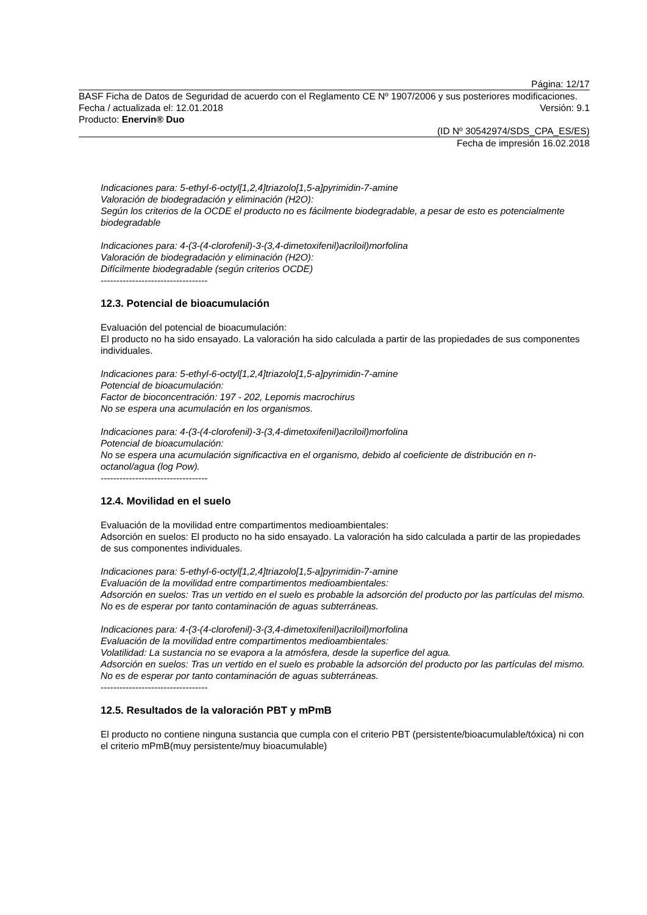Página: 12/17
BASF Ficha de Datos de Seguridad de acuerdo con el Reglamento CE Nº 1907/2006 y sus posteriores modificaciones.
Fecha / actualizada el: 12.01.2018 Versión: 9.1
Producto: Enervin® Duo
(ID Nº 30542974/SDS_CPA_ES/ES)
Fecha de impresión 16.02.2018
Indicaciones para: 5-ethyl-6-octyl[1,2,4]triazolo[1,5-a]pyrimidin-7-amine
Valoración de biodegradación y eliminación (H2O):
Según los criterios de la OCDE el producto no es fácilmente biodegradable, a pesar de esto es potencialmente biodegradable
Indicaciones para: 4-(3-(4-clorofenil)-3-(3,4-dimetoxifenil)acriloil)morfolina
Valoración de biodegradación y eliminación (H2O):
Difícilmente biodegradable (según criterios OCDE)
----------------------------------
12.3. Potencial de bioacumulación
Evaluación del potencial de bioacumulación:
El producto no ha sido ensayado. La valoración ha sido calculada a partir de las propiedades de sus componentes individuales.
Indicaciones para: 5-ethyl-6-octyl[1,2,4]triazolo[1,5-a]pyrimidin-7-amine
Potencial de bioacumulación:
Factor de bioconcentración: 197 - 202, Lepomis macrochirus
No se espera una acumulación en los organismos.
Indicaciones para: 4-(3-(4-clorofenil)-3-(3,4-dimetoxifenil)acriloil)morfolina
Potencial de bioacumulación:
No se espera una acumulación significactiva en el organismo, debido al coeficiente de distribución en n-octanol/agua (log Pow).
----------------------------------
12.4. Movilidad en el suelo
Evaluación de la movilidad entre compartimentos medioambientales:
Adsorción en suelos: El producto no ha sido ensayado. La valoración ha sido calculada a partir de las propiedades de sus componentes individuales.
Indicaciones para: 5-ethyl-6-octyl[1,2,4]triazolo[1,5-a]pyrimidin-7-amine
Evaluación de la movilidad entre compartimentos medioambientales:
Adsorción en suelos: Tras un vertido en el suelo es probable la adsorción del producto por las partículas del mismo. No es de esperar por tanto contaminación de aguas subterráneas.
Indicaciones para: 4-(3-(4-clorofenil)-3-(3,4-dimetoxifenil)acriloil)morfolina
Evaluación de la movilidad entre compartimentos medioambientales:
Volatilidad: La sustancia no se evapora a la atmósfera, desde la superfice del agua.
Adsorción en suelos: Tras un vertido en el suelo es probable la adsorción del producto por las partículas del mismo. No es de esperar por tanto contaminación de aguas subterráneas.
----------------------------------
12.5. Resultados de la valoración PBT y mPmB
El producto no contiene ninguna sustancia que cumpla con el criterio PBT (persistente/bioacumulable/tóxica) ni con el criterio mPmB(muy persistente/muy bioacumulable)